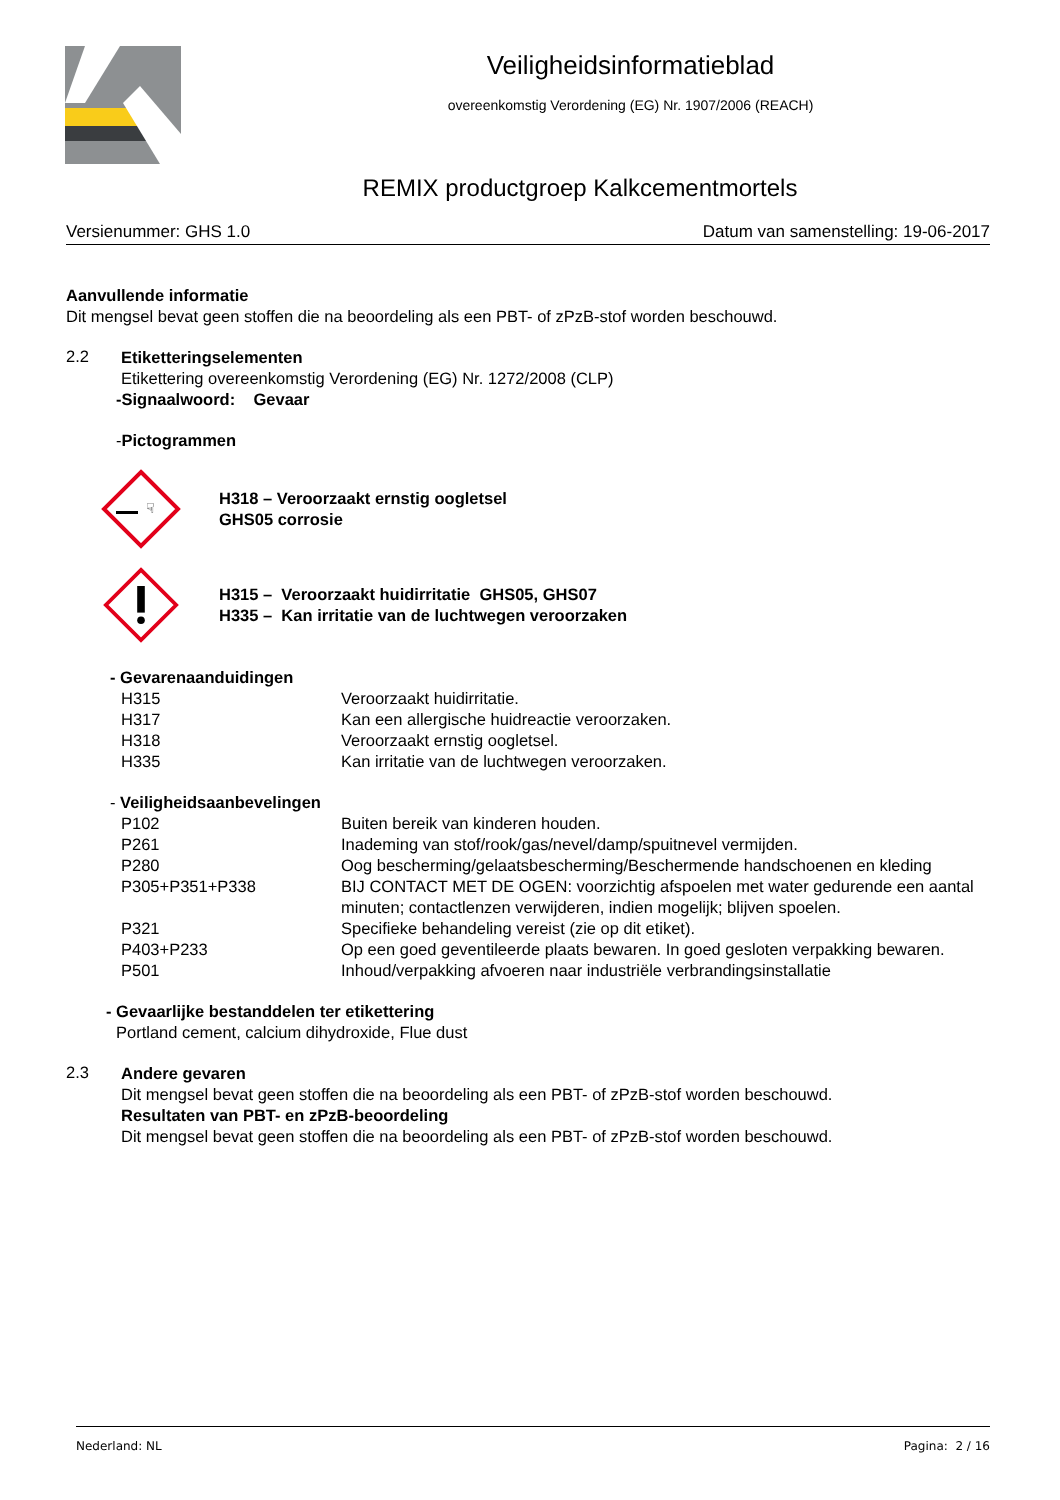Veiligheidsinformatieblad
overeenkomstig Verordening (EG) Nr. 1907/2006 (REACH)
REMIX productgroep Kalkcementmortels
Versienummer: GHS 1.0 Datum van samenstelling: 19-06-2017
Aanvullende informatie
Dit mengsel bevat geen stoffen die na beoordeling als een PBT- of zPzB-stof worden beschouwd.
2.2
Etiketteringselementen
Etikettering overeenkomstig Verordening (EG) Nr. 1272/2008 (CLP)
-Signaalwoord: Gevaar
-Pictogrammen
☟
H318 – Veroorzaakt ernstig oogletsel
GHS05 corrosie
H315 – Veroorzaakt huidirritatie GHS05, GHS07
H335 – Kan irritatie van de luchtwegen veroorzaken
- Gevarenaanduidingen
| H315 | Veroorzaakt huidirritatie. |
| H317 | Kan een allergische huidreactie veroorzaken. |
| H318 | Veroorzaakt ernstig oogletsel. |
| H335 | Kan irritatie van de luchtwegen veroorzaken. |
- Veiligheidsaanbevelingen
| P102 | Buiten bereik van kinderen houden. |
| P261 | Inademing van stof/rook/gas/nevel/damp/spuitnevel vermijden. |
| P280 | Oog bescherming/gelaatsbescherming/Beschermende handschoenen en kleding |
| P305+P351+P338 | BIJ CONTACT MET DE OGEN: voorzichtig afspoelen met water gedurende een aantal minuten; contactlenzen verwijderen, indien mogelijk; blijven spoelen. |
| P321 | Specifieke behandeling vereist (zie op dit etiket). |
| P403+P233 | Op een goed geventileerde plaats bewaren. In goed gesloten verpakking bewaren. |
| P501 | Inhoud/verpakking afvoeren naar industriële verbrandingsinstallatie |
- Gevaarlijke bestanddelen ter etikettering
Portland cement, calcium dihydroxide, Flue dust
2.3
Andere gevaren
Dit mengsel bevat geen stoffen die na beoordeling als een PBT- of zPzB-stof worden beschouwd.
Resultaten van PBT- en zPzB-beoordeling
Dit mengsel bevat geen stoffen die na beoordeling als een PBT- of zPzB-stof worden beschouwd.
Nederland: NL Pagina: 2 / 16